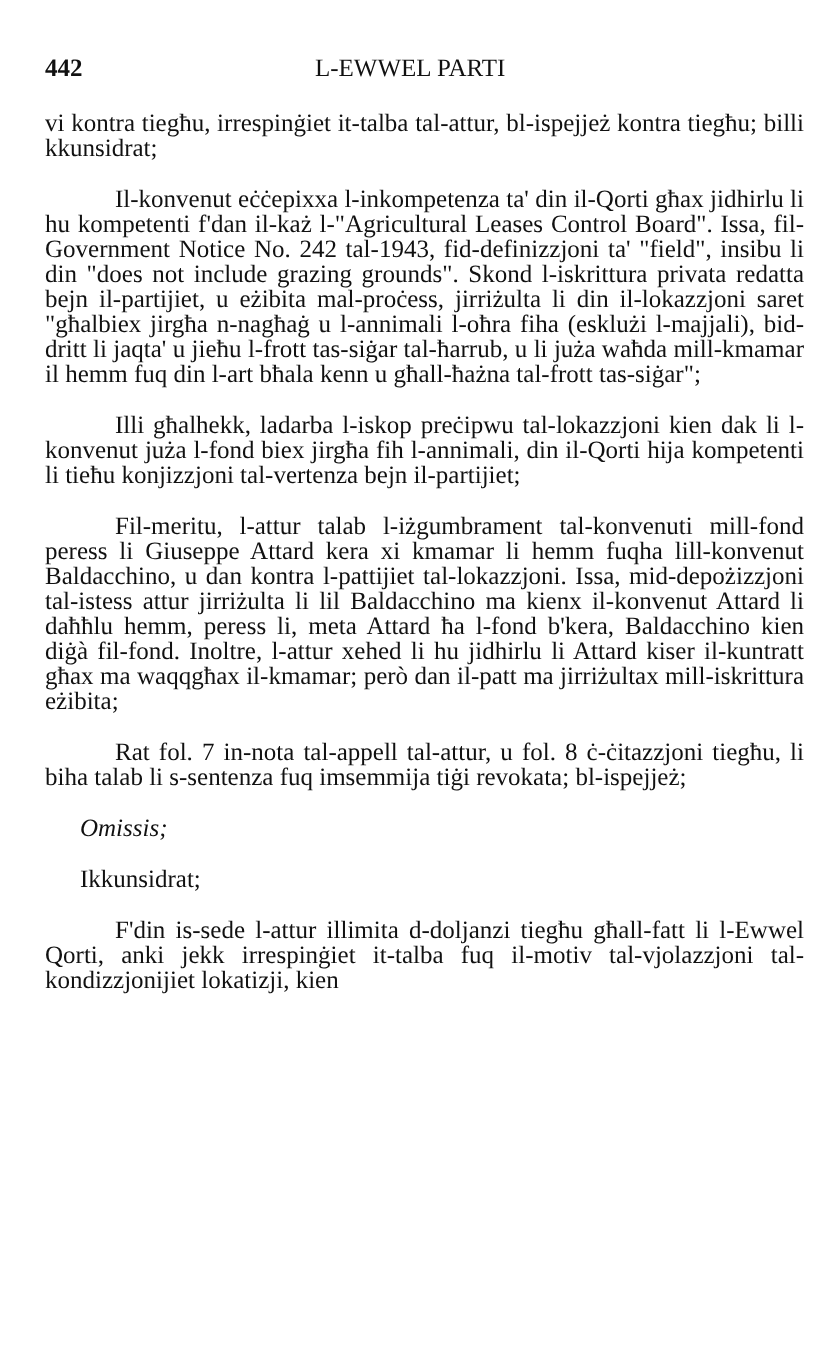442 L-EWWEL PARTI
vi kontra tiegħu, irrespinġiet it-talba tal-attur, bl-ispejjeż kontra tiegħu; billi kkunsidrat;
Il-konvenut eċċepixxa l-inkompetenza ta' din il-Qorti għax jidhirlu li hu kompetenti f'dan il-każ l-"Agricultural Leases Control Board". Issa, fil-Government Notice No. 242 tal-1943, fid-definizzjoni ta' "field", insibu li din "does not include grazing grounds". Skond l-iskrittura privata redatta bejn il-partijiet, u eżibita mal-proċess, jirriżulta li din il-lokazzjoni saret "għalbiex jirgħa n-nagħaġ u l-annimali l-oħra fiha (esklużi l-majjali), bid-dritt li jaqta' u jieħu l-frott tas-siġar tal-ħarrub, u li juża waħda mill-kmamar il hemm fuq din l-art bħala kenn u għall-ħażna tal-frott tas-siġar";
Illi għalhekk, ladarba l-iskop preċipwu tal-lokazzjoni kien dak li l-konvenut juża l-fond biex jirgħa fih l-annimali, din il-Qorti hija kompetenti li tieħu konjizzjoni tal-vertenza bejn il-partijiet;
Fil-meritu, l-attur talab l-iżgumbrament tal-konvenuti mill-fond peress li Giuseppe Attard kera xi kmamar li hemm fuqha lill-konvenut Baldacchino, u dan kontra l-pattijiet tal-lokazzjoni. Issa, mid-depożizzjoni tal-istess attur jirriżulta li lil Baldacchino ma kienx il-konvenut Attard li daħħlu hemm, peress li, meta Attard ħa l-fond b'kera, Baldacchino kien diġà fil-fond. Inoltre, l-attur xehed li hu jidhirlu li Attard kiser il-kuntratt għax ma waqqgħax il-kmamar; però dan il-patt ma jirriżultax mill-iskrittura eżibita;
Rat fol. 7 in-nota tal-appell tal-attur, u fol. 8 ċ-ċitazzjoni tiegħu, li biha talab li s-sentenza fuq imsemmija tiġi revokata; bl-ispejjeż;
Omissis;
Ikkunsidrat;
F'din is-sede l-attur illimita d-doljanzi tiegħu għall-fatt li l-Ewwel Qorti, anki jekk irrespinġiet it-talba fuq il-motiv tal-vjolazzjoni tal-kondizzjonijiet lokatizji, kien